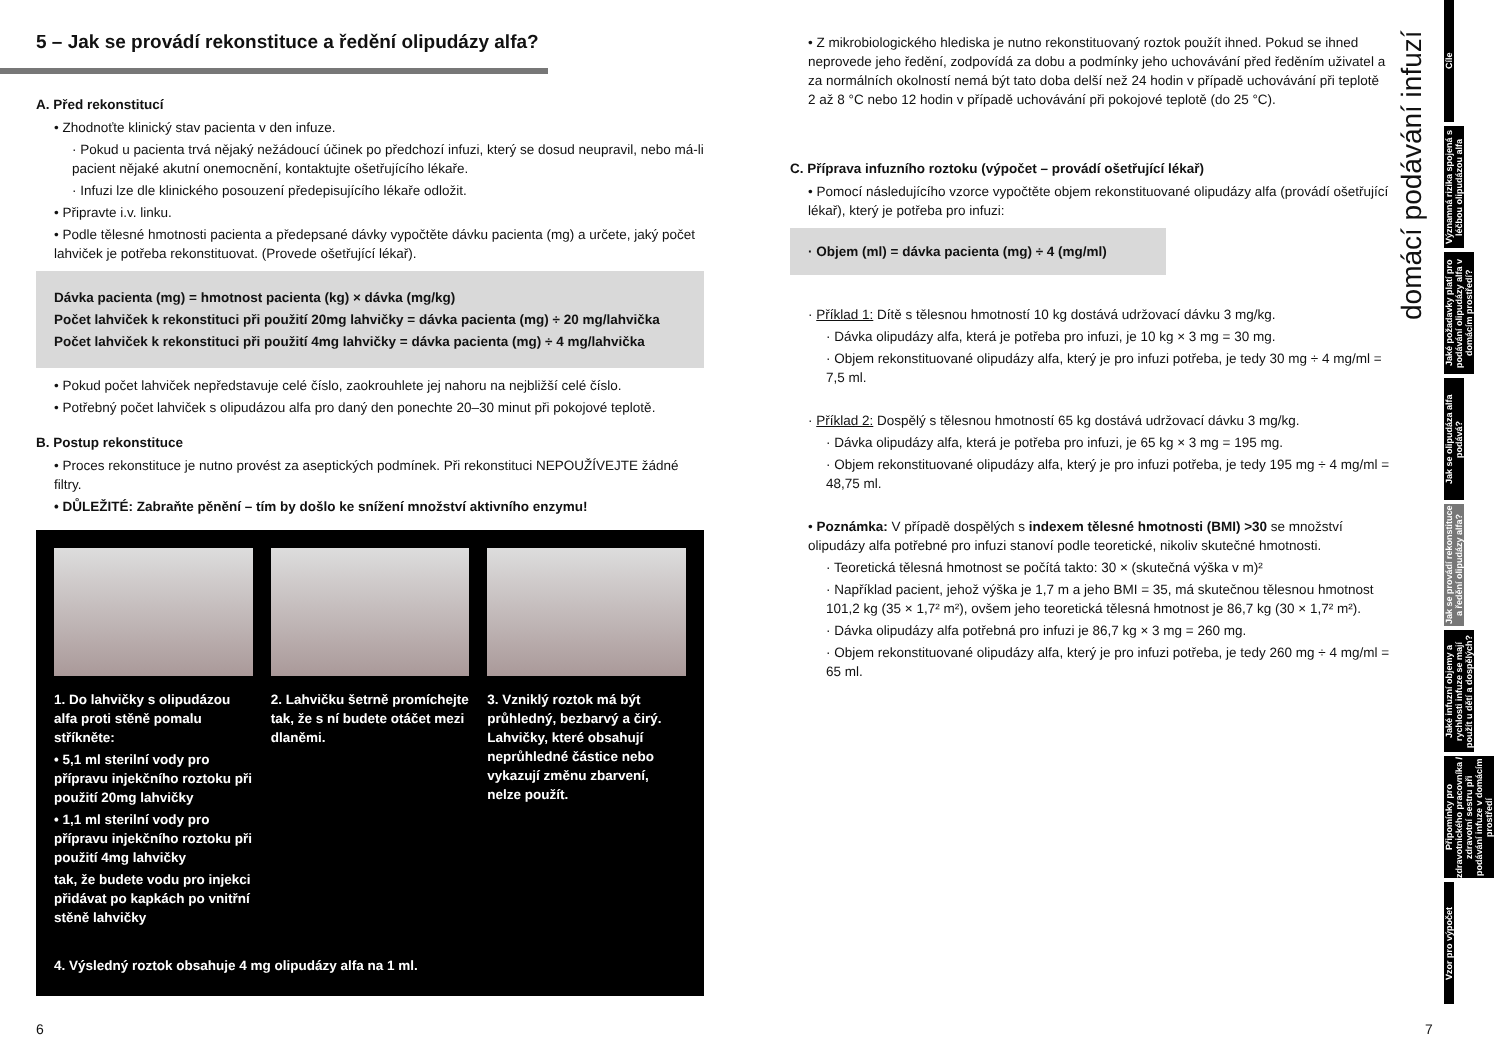5 – Jak se provádí rekonstituce a ředění olipudázy alfa?
A. Před rekonstitucí
• Zhodnoťte klinický stav pacienta v den infuze.
· Pokud u pacienta trvá nějaký nežádoucí účinek po předchozí infuzi, který se dosud neupravil, nebo má-li pacient nějaké akutní onemocnění, kontaktujte ošetřujícího lékaře.
· Infuzi lze dle klinického posouzení předepisujícího lékaře odložit.
• Připravte i.v. linku.
• Podle tělesné hmotnosti pacienta a předepsané dávky vypočtěte dávku pacienta (mg) a určete, jaký počet lahviček je potřeba rekonstituovat. (Provede ošetřující lékař).
Dávka pacienta (mg) = hmotnost pacienta (kg) × dávka (mg/kg)
Počet lahviček k rekonstituci při použití 20mg lahvičky = dávka pacienta (mg) ÷ 20 mg/lahvička
Počet lahviček k rekonstituci při použití 4mg lahvičky = dávka pacienta (mg) ÷ 4 mg/lahvička
• Pokud počet lahviček nepředstavuje celé číslo, zaokrouhlete jej nahoru na nejbližší celé číslo.
• Potřebný počet lahviček s olipudázou alfa pro daný den ponechte 20–30 minut při pokojové teplotě.
B. Postup rekonstituce
• Proces rekonstituce je nutno provést za aseptických podmínek. Při rekonstituci NEPOUŽÍVEJTE žádné filtry.
• DŮLEŽITÉ: Zabraňte pěnění – tím by došlo ke snížení množství aktivního enzymu!
1. Do lahvičky s olipudázou alfa proti stěně pomalu stříkněte:
• 5,1 ml sterilní vody pro přípravu injekčního roztoku při použití 20mg lahvičky
• 1,1 ml sterilní vody pro přípravu injekčního roztoku při použití 4mg lahvičky
tak, že budete vodu pro injekci přidávat po kapkách po vnitřní stěně lahvičky
2. Lahvičku šetrně promíchejte tak, že s ní budete otáčet mezi dlaněmi.
3. Vzniklý roztok má být průhledný, bezbarvý a čirý. Lahvičky, které obsahují neprůhledné částice nebo vykazují změnu zbarvení, nelze použít.
4. Výsledný roztok obsahuje 4 mg olipudázy alfa na 1 ml.
• Z mikrobiologického hlediska je nutno rekonstituovaný roztok použít ihned. Pokud se ihned neprovede jeho ředění, zodpovídá za dobu a podmínky jeho uchovávání před ředěním uživatel a za normálních okolností nemá být tato doba delší než 24 hodin v případě uchovávání při teplotě 2 až 8 °C nebo 12 hodin v případě uchovávání při pokojové teplotě (do 25 °C).
C. Příprava infuzního roztoku (výpočet – provádí ošetřující lékař)
• Pomocí následujícího vzorce vypočtěte objem rekonstituované olipudázy alfa (provádí ošetřující lékař), který je potřeba pro infuzi:
· Objem (ml) = dávka pacienta (mg) ÷ 4 (mg/ml)
· Příklad 1: Dítě s tělesnou hmotností 10 kg dostává udržovací dávku 3 mg/kg.
· Dávka olipudázy alfa, která je potřeba pro infuzi, je 10 kg × 3 mg = 30 mg.
· Objem rekonstituované olipudázy alfa, který je pro infuzi potřeba, je tedy 30 mg ÷ 4 mg/ml = 7,5 ml.
· Příklad 2: Dospělý s tělesnou hmotností 65 kg dostává udržovací dávku 3 mg/kg.
· Dávka olipudázy alfa, která je potřeba pro infuzi, je 65 kg × 3 mg = 195 mg.
· Objem rekonstituované olipudázy alfa, který je pro infuzi potřeba, je tedy 195 mg ÷ 4 mg/ml = 48,75 ml.
• Poznámka: V případě dospělých s indexem tělesné hmotnosti (BMI) >30 se množství olipudázy alfa potřebné pro infuzi stanoví podle teoretické, nikoliv skutečné hmotnosti.
· Teoretická tělesná hmotnost se počítá takto: 30 × (skutečná výška v m)²
· Například pacient, jehož výška je 1,7 m a jeho BMI = 35, má skutečnou tělesnou hmotnost 101,2 kg (35 × 1,7² m²), ovšem jeho teoretická tělesná hmotnost je 86,7 kg (30 × 1,7² m²).
· Dávka olipudázy alfa potřebná pro infuzi je 86,7 kg × 3 mg = 260 mg.
· Objem rekonstituované olipudázy alfa, který je pro infuzi potřeba, je tedy 260 mg ÷ 4 mg/ml = 65 ml.
domácí podávání infuzí
Cíle
Významná rizika spojená s léčbou olipudázou alfa
Jaké požadavky platí pro podávání olipudázy alfa v domácím prostředí?
Jak se olipudáza alfa podává?
Jak se provádí rekonstituce a ředění olipudázy alfa?
Jaké infuzní objemy a rychlosti infuze se mají použít u dětí a dospělých?
Připomínky pro zdravotnického pracovníka / zdravotní sestru při podávání infuze v domácím prostředí
Vzor pro výpočet
6 7